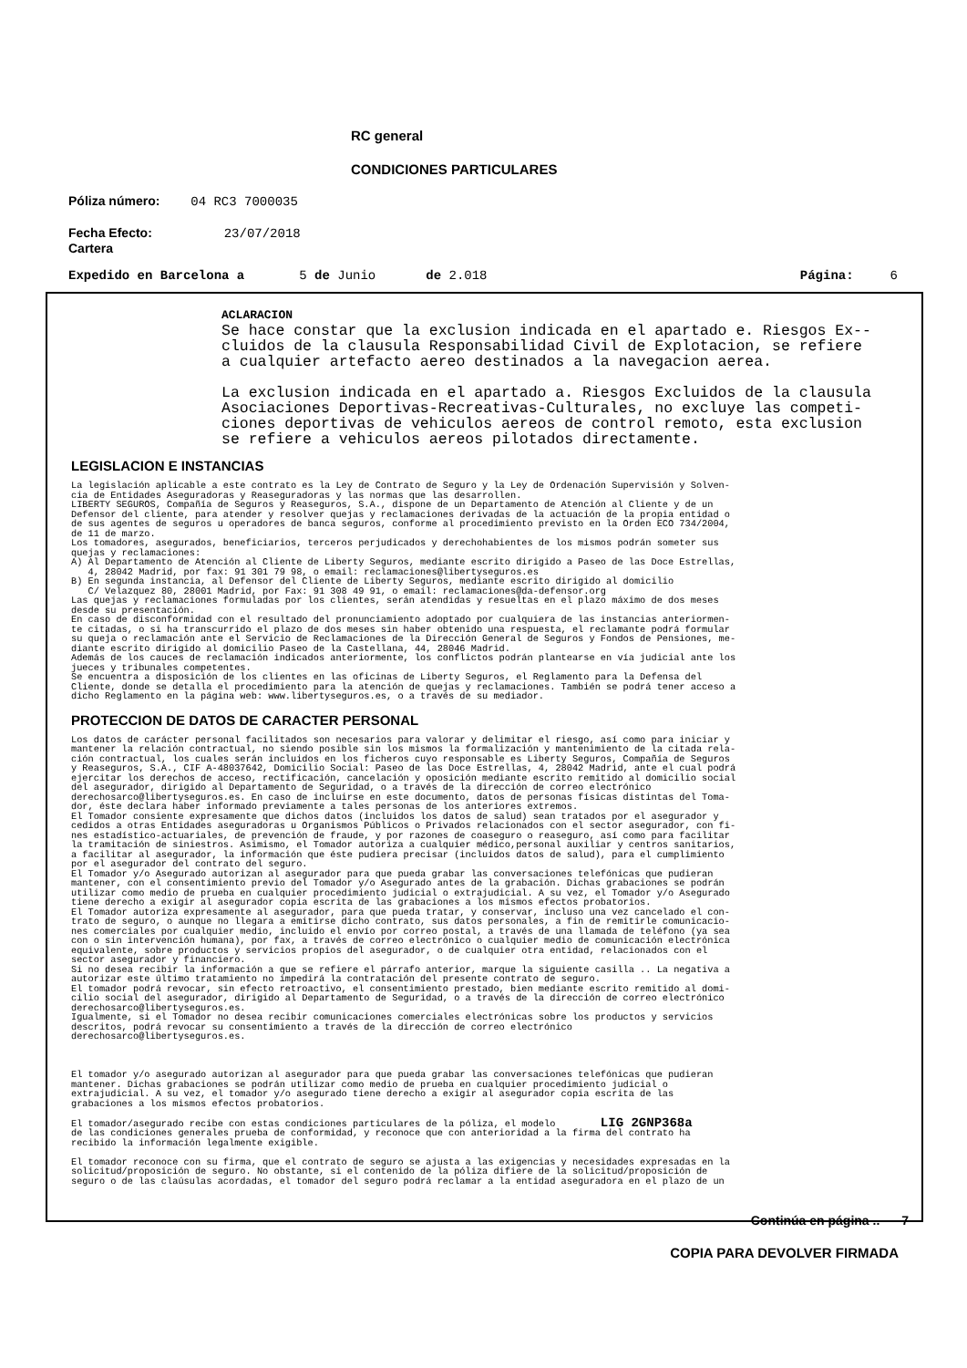RC general
CONDICIONES PARTICULARES
Póliza número: 04 RC3 7000035
Fecha Efecto: 23/07/2018
Cartera
Expedido en Barcelona a 5 de Junio de 2.018 Página: 6
ACLARACION
Se hace constar que la exclusion indicada en el apartado e. Riesgos Ex--
cluidos de la clausula Responsabilidad Civil de Explotacion, se refiere
a cualquier artefacto aereo destinados a la navegacion aerea.
La exclusion indicada en el apartado a. Riesgos Excluidos de la clausula
Asociaciones Deportivas-Recreativas-Culturales, no excluye las competi-
ciones deportivas de vehiculos aereos de control remoto, esta exclusion
se refiere a vehiculos aereos pilotados directamente.
LEGISLACION E INSTANCIAS
La legislación aplicable a este contrato es la Ley de Contrato de Seguro y la Ley de Ordenación Supervisión y Solven- cia de Entidades Aseguradoras y Reaseguradoras y las normas que las desarrollen. LIBERTY SEGUROS, Compañía de Seguros y Reaseguros, S.A., dispone de un Departamento de Atención al Cliente y de un Defensor del cliente, para atender y resolver quejas y reclamaciones derivadas de la actuación de la propia entidad o de sus agentes de seguros u operadores de banca seguros, conforme al procedimiento previsto en la Orden ECO 734/2004, de 11 de marzo. Los tomadores, asegurados, beneficiarios, terceros perjudicados y derechohabientes de los mismos podrán someter sus quejas y reclamaciones: A) Al Departamento de Atención al Cliente de Liberty Seguros, mediante escrito dirigido a Paseo de las Doce Estrellas, 4, 28042 Madrid, por fax: 91 301 79 98, o email: reclamaciones@libertyseguros.es B) En segunda instancia, al Defensor del Cliente de Liberty Seguros, mediante escrito dirigido al domicilio C/ Velazquez 80, 28001 Madrid, por Fax: 91 308 49 91, o email: reclamaciones@da-defensor.org Las quejas y reclamaciones formuladas por los clientes, serán atendidas y resueltas en el plazo máximo de dos meses desde su presentación. En caso de disconformidad con el resultado del pronunciamiento adoptado por cualquiera de las instancias anteriormen- te citadas, o si ha transcurrido el plazo de dos meses sin haber obtenido una respuesta, el reclamante podrá formular su queja o reclamación ante el Servicio de Reclamaciones de la Dirección General de Seguros y Fondos de Pensiones, me- diante escrito dirigido al domicilio Paseo de la Castellana, 44, 28046 Madrid. Además de los cauces de reclamación indicados anteriormente, los conflictos podrán plantearse en vía judicial ante los jueces y tribunales competentes. Se encuentra a disposición de los clientes en las oficinas de Liberty Seguros, el Reglamento para la Defensa del Cliente, donde se detalla el procedimiento para la atención de quejas y reclamaciones. También se podrá tener acceso a dicho Reglamento en la página web: www.libertyseguros.es, o a través de su mediador.
PROTECCION DE DATOS DE CARACTER PERSONAL
Los datos de carácter personal facilitados son necesarios para valorar y delimitar el riesgo, así como para iniciar y mantener la relación contractual, no siendo posible sin los mismos la formalización y mantenimiento de la citada rela- ción contractual, los cuales serán incluidos en los ficheros cuyo responsable es Liberty Seguros, Compañía de Seguros y Reaseguros, S.A., CIF A-48037642, Domicilio Social: Paseo de las Doce Estrellas, 4, 28042 Madrid, ante el cual podrá ejercitar los derechos de acceso, rectificación, cancelación y oposición mediante escrito remitido al domicilio social del asegurador, dirigido al Departamento de Seguridad, o a través de la dirección de correo electrónico derechosarco@libertyseguros.es. En caso de incluirse en este documento, datos de personas físicas distintas del Toma- dor, éste declara haber informado previamente a tales personas de los anteriores extremos. El Tomador consiente expresamente que dichos datos (incluidos los datos de salud) sean tratados por el asegurador y cedidos a otras Entidades aseguradoras u Organismos Públicos o Privados relacionados con el sector asegurador, con fi- nes estadístico-actuariales, de prevención de fraude, y por razones de coaseguro o reaseguro, así como para facilitar la tramitación de siniestros. Asimismo, el Tomador autoriza a cualquier médico,personal auxiliar y centros sanitarios, a facilitar al asegurador, la información que éste pudiera precisar (incluidos datos de salud), para el cumplimiento por el asegurador del contrato del seguro. El Tomador y/o Asegurado autorizan al asegurador para que pueda grabar las conversaciones telefónicas que pudieran mantener, con el consentimiento previo del Tomador y/o Asegurado antes de la grabación. Dichas grabaciones se podrán utilizar como medio de prueba en cualquier procedimiento judicial o extrajudicial. A su vez, el Tomador y/o Asegurado tiene derecho a exigir al asegurador copia escrita de las grabaciones a los mismos efectos probatorios. El Tomador autoriza expresamente al asegurador, para que pueda tratar, y conservar, incluso una vez cancelado el con- trato de seguro, o aunque no llegara a emitirse dicho contrato, sus datos personales, a fin de remitirle comunicacio- nes comerciales por cualquier medio, incluido el envío por correo postal, a través de una llamada de teléfono (ya sea con o sin intervención humana), por fax, a través de correo electrónico o cualquier medio de comunicación electrónica equivalente, sobre productos y servicios propios del asegurador, o de cualquier otra entidad, relacionados con el sector asegurador y financiero. Si no desea recibir la información a que se refiere el párrafo anterior, marque la siguiente casilla .. La negativa a autorizar este último tratamiento no impedirá la contratación del presente contrato de seguro. El tomador podrá revocar, sin efecto retroactivo, el consentimiento prestado, bien mediante escrito remitido al domi- cilio social del asegurador, dirigido al Departamento de Seguridad, o a través de la dirección de correo electrónico derechosarco@libertyseguros.es. Igualmente, si el Tomador no desea recibir comunicaciones comerciales electrónicas sobre los productos y servicios descritos, podrá revocar su consentimiento a través de la dirección de correo electrónico derechosarco@libertyseguros.es. El tomador y/o asegurado autorizan al asegurador para que pueda grabar las conversaciones telefónicas que pudieran mantener. Dichas grabaciones se podrán utilizar como medio de prueba en cualquier procedimiento judicial o extrajudicial. A su vez, el tomador y/o asegurado tiene derecho a exigir al asegurador copia escrita de las grabaciones a los mismos efectos probatorios. El tomador/asegurado recibe con estas condiciones particulares de la póliza, el modelo LIG 2GNP368a de las condiciones generales prueba de conformidad, y reconoce que con anterioridad a la firma del contrato ha recibido la información legalmente exigible. El tomador reconoce con su firma, que el contrato de seguro se ajusta a las exigencias y necesidades expresadas en la solicitud/proposición de seguro. No obstante, si el contenido de la póliza difiere de la solicitud/proposición de seguro o de las claúsulas acordadas, el tomador del seguro podrá reclamar a la entidad aseguradora en el plazo de un
Continúa en página .. 7
COPIA PARA DEVOLVER FIRMADA